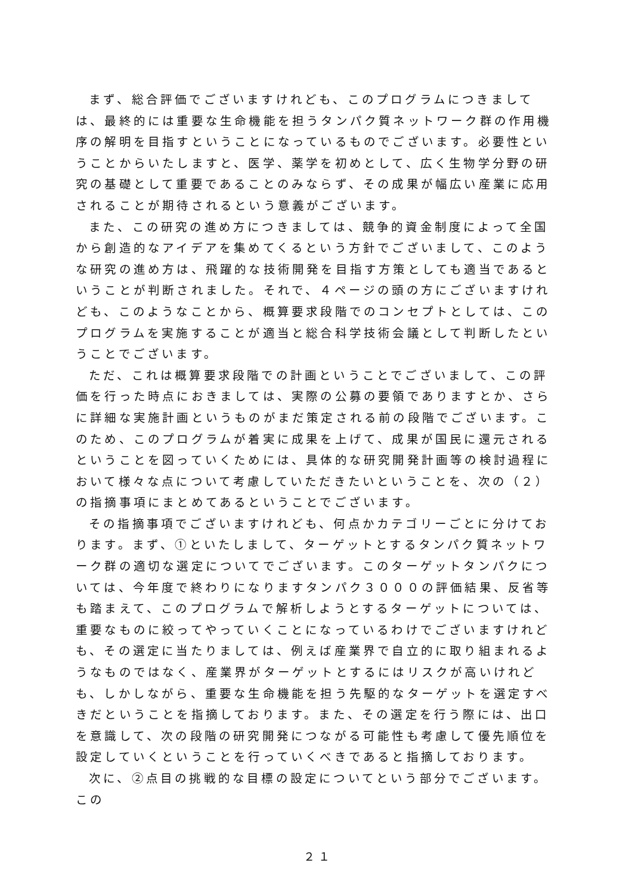まず、総合評価でございますけれども、このプログラムにつきましては、最終的には重要な生命機能を担うタンパク質ネットワーク群の作用機序の解明を目指すということになっているものでございます。必要性ということからいたしますと、医学、薬学を初めとして、広く生物学分野の研究の基礎として重要であることのみならず、その成果が幅広い産業に応用されることが期待されるという意義がございます。
また、この研究の進め方につきましては、競争的資金制度によって全国から創造的なアイデアを集めてくるという方針でございまして、このような研究の進め方は、飛躍的な技術開発を目指す方策としても適当であるということが判断されました。それで、４ページの頭の方にございますけれども、このようなことから、概算要求段階でのコンセプトとしては、このプログラムを実施することが適当と総合科学技術会議として判断したということでございます。
ただ、これは概算要求段階での計画ということでございまして、この評価を行った時点におきましては、実際の公募の要領でありますとか、さらに詳細な実施計画というものがまだ策定される前の段階でございます。このため、このプログラムが着実に成果を上げて、成果が国民に還元されるということを図っていくためには、具体的な研究開発計画等の検討過程において様々な点について考慮していただきたいということを、次の（２）の指摘事項にまとめてあるということでございます。
その指摘事項でございますけれども、何点かカテゴリーごとに分けております。まず、①といたしまして、ターゲットとするタンパク質ネットワーク群の適切な選定についてでございます。このターゲットタンパクについては、今年度で終わりになりますタンパク３０００の評価結果、反省等も踏まえて、このプログラムで解析しようとするターゲットについては、重要なものに絞ってやっていくことになっているわけでございますけれども、その選定に当たりましては、例えば産業界で自立的に取り組まれるようなものではなく、産業界がターゲットとするにはリスクが高いけれども、しかしながら、重要な生命機能を担う先駆的なターゲットを選定すべきだということを指摘しております。また、その選定を行う際には、出口を意識して、次の段階の研究開発につながる可能性も考慮して優先順位を設定していくということを行っていくべきであると指摘しております。
次に、②点目の挑戦的な目標の設定についてという部分でございます。この
２１